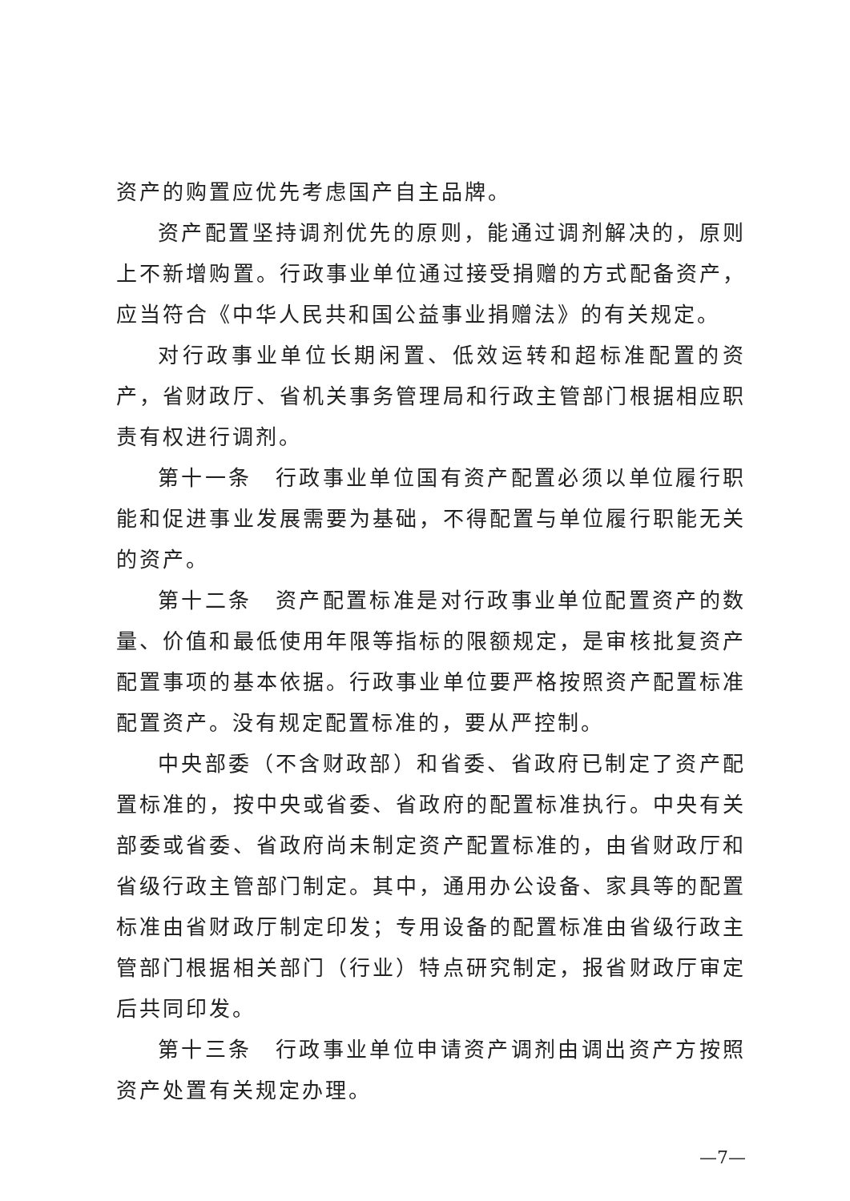资产的购置应优先考虑国产自主品牌。
资产配置坚持调剂优先的原则，能通过调剂解决的，原则上不新增购置。行政事业单位通过接受捐赠的方式配备资产，应当符合《中华人民共和国公益事业捐赠法》的有关规定。
对行政事业单位长期闲置、低效运转和超标准配置的资产，省财政厅、省机关事务管理局和行政主管部门根据相应职责有权进行调剂。
第十一条　行政事业单位国有资产配置必须以单位履行职能和促进事业发展需要为基础，不得配置与单位履行职能无关的资产。
第十二条　资产配置标准是对行政事业单位配置资产的数量、价值和最低使用年限等指标的限额规定，是审核批复资产配置事项的基本依据。行政事业单位要严格按照资产配置标准配置资产。没有规定配置标准的，要从严控制。
中央部委（不含财政部）和省委、省政府已制定了资产配置标准的，按中央或省委、省政府的配置标准执行。中央有关部委或省委、省政府尚未制定资产配置标准的，由省财政厅和省级行政主管部门制定。其中，通用办公设备、家具等的配置标准由省财政厅制定印发；专用设备的配置标准由省级行政主管部门根据相关部门（行业）特点研究制定，报省财政厅审定后共同印发。
第十三条　行政事业单位申请资产调剂由调出资产方按照资产处置有关规定办理。
—7—